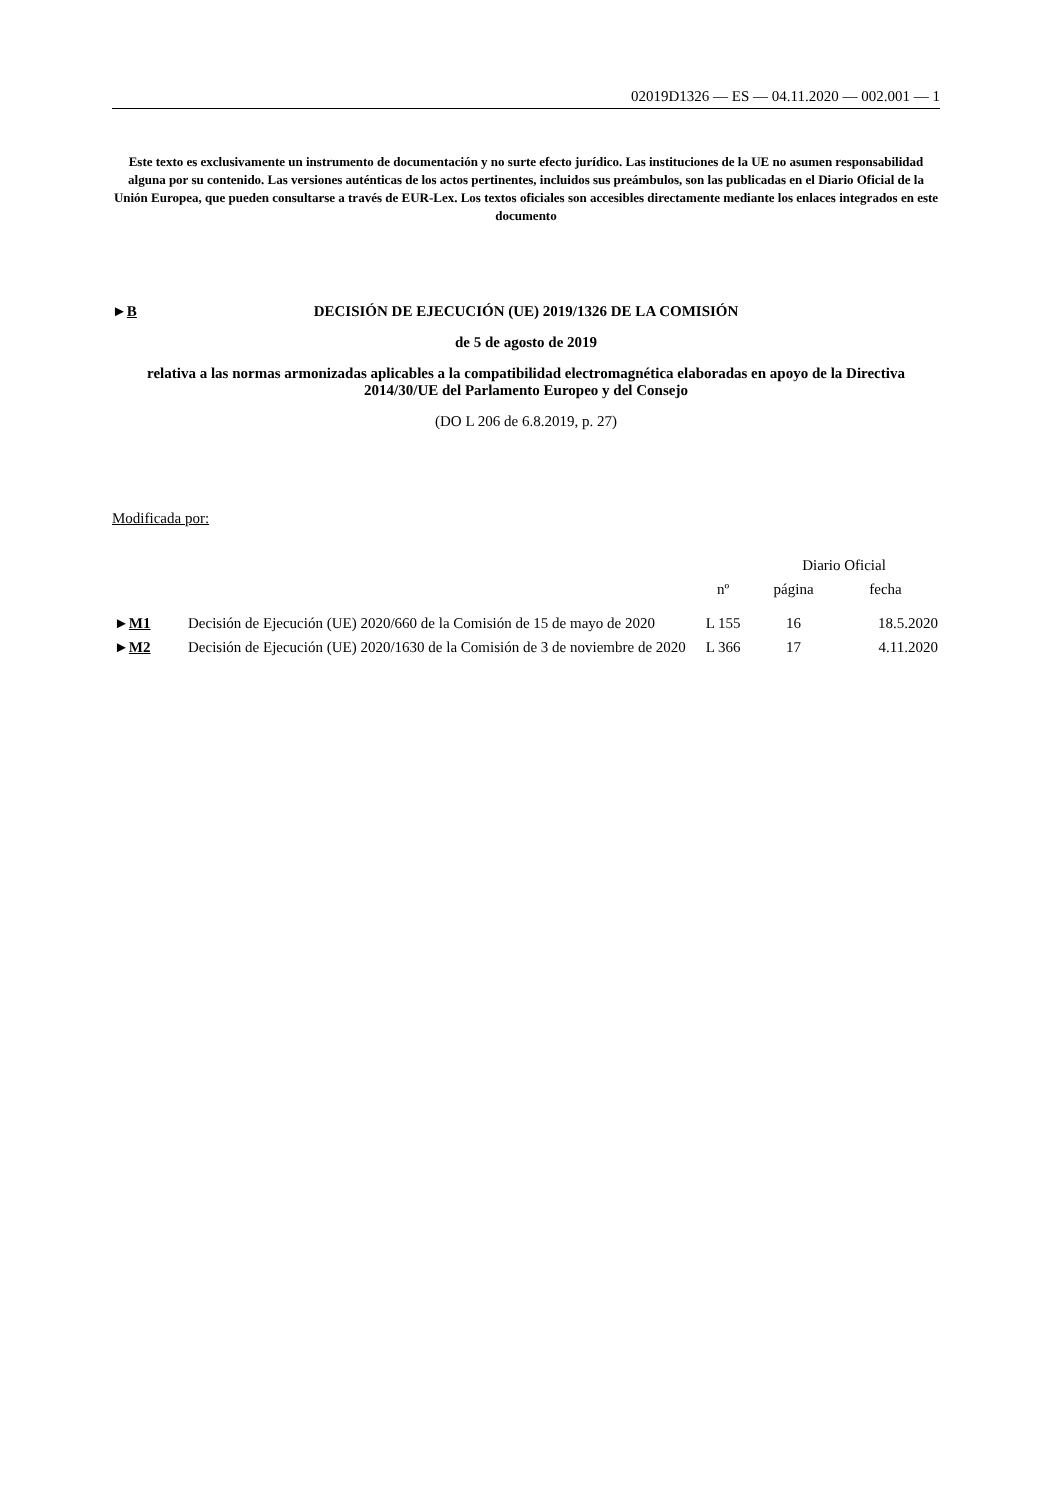02019D1326 — ES — 04.11.2020 — 002.001 — 1
Este texto es exclusivamente un instrumento de documentación y no surte efecto jurídico. Las instituciones de la UE no asumen responsabilidad alguna por su contenido. Las versiones auténticas de los actos pertinentes, incluidos sus preámbulos, son las publicadas en el Diario Oficial de la Unión Europea, que pueden consultarse a través de EUR-Lex. Los textos oficiales son accesibles directamente mediante los enlaces integrados en este documento
►B DECISIÓN DE EJECUCIÓN (UE) 2019/1326 DE LA COMISIÓN
de 5 de agosto de 2019
relativa a las normas armonizadas aplicables a la compatibilidad electromagnética elaboradas en apoyo de la Directiva 2014/30/UE del Parlamento Europeo y del Consejo
(DO L 206 de 6.8.2019, p. 27)
Modificada por:
| | | Diario Oficial | | |
| --- | --- | --- | --- | --- |
| | | nº | página | fecha |
| ► M1 | Decisión de Ejecución (UE) 2020/660 de la Comisión de 15 de mayo de 2020 | L 155 | 16 | 18.5.2020 |
| ► M2 | Decisión de Ejecución (UE) 2020/1630 de la Comisión de 3 de noviembre de 2020 | L 366 | 17 | 4.11.2020 |